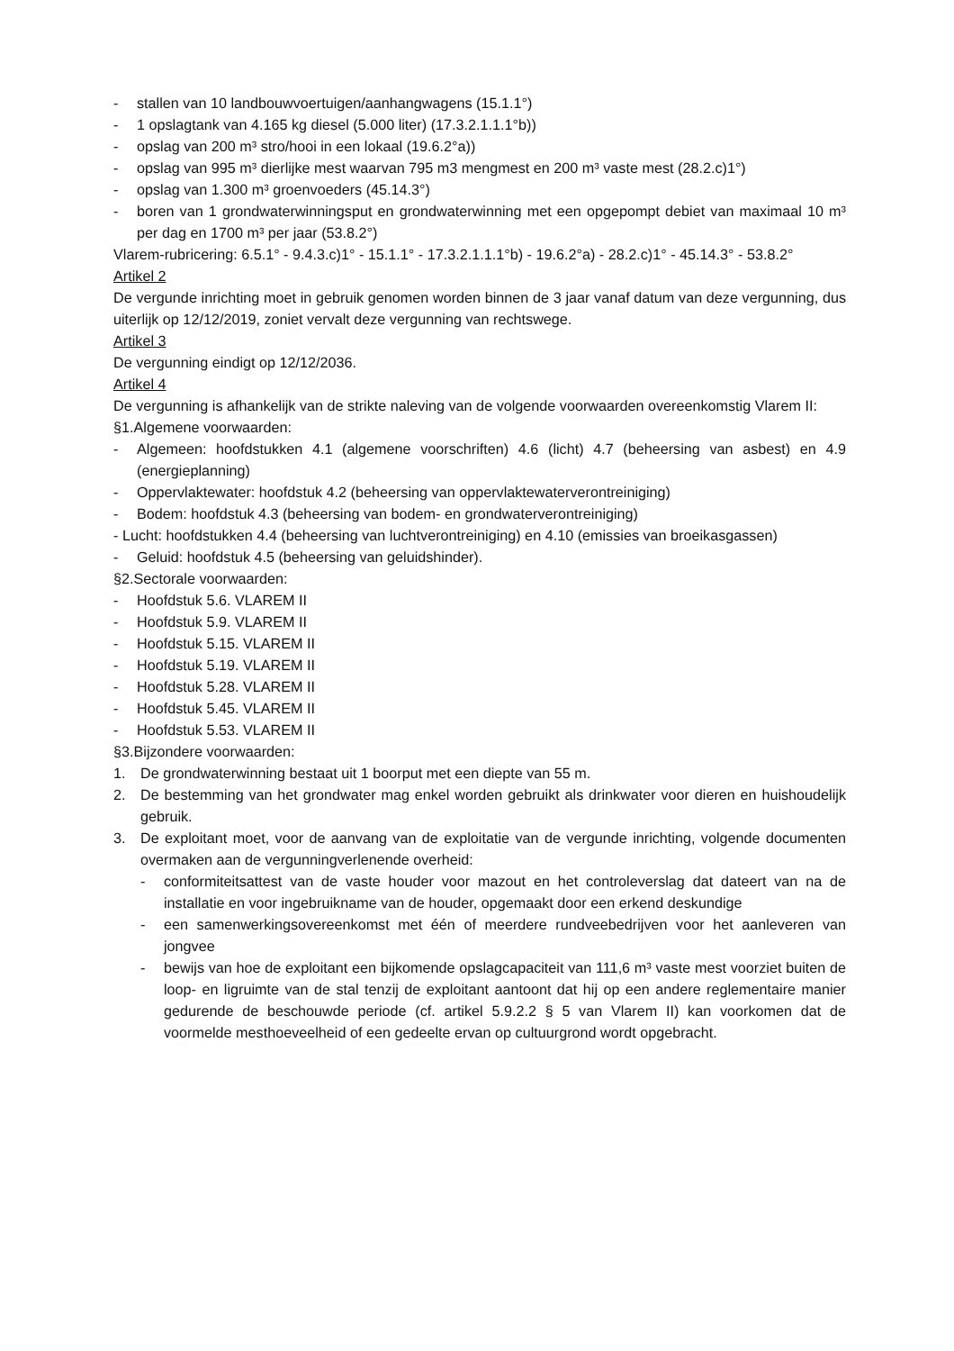- stallen van 10 landbouwvoertuigen/aanhangwagens (15.1.1°)
- 1 opslagtank van 4.165 kg diesel (5.000 liter) (17.3.2.1.1.1°b))
- opslag van 200 m³ stro/hooi in een lokaal (19.6.2°a))
- opslag van 995 m³ dierlijke mest waarvan 795 m3 mengmest en 200 m³ vaste mest (28.2.c)1°)
- opslag van 1.300 m³ groenvoeders (45.14.3°)
- boren van 1 grondwaterwinningsput en grondwaterwinning met een opgepompt debiet van maximaal 10 m³ per dag en 1700 m³ per jaar (53.8.2°)
Vlarem-rubricering: 6.5.1° - 9.4.3.c)1° - 15.1.1° - 17.3.2.1.1.1°b) - 19.6.2°a) - 28.2.c)1° - 45.14.3° - 53.8.2°
Artikel 2
De vergunde inrichting moet in gebruik genomen worden binnen de 3 jaar vanaf datum van deze vergunning, dus uiterlijk op 12/12/2019, zoniet vervalt deze vergunning van rechtswege.
Artikel 3
De vergunning eindigt op 12/12/2036.
Artikel 4
De vergunning is afhankelijk van de strikte naleving van de volgende voorwaarden overeenkomstig Vlarem II:
§1.Algemene voorwaarden:
- Algemeen: hoofdstukken 4.1 (algemene voorschriften) 4.6 (licht) 4.7 (beheersing van asbest) en 4.9 (energieplanning)
- Oppervlaktewater: hoofdstuk 4.2 (beheersing van oppervlaktewaterverontreiniging)
- Bodem: hoofdstuk 4.3 (beheersing van bodem- en grondwaterverontreiniging)
- Lucht: hoofdstukken 4.4 (beheersing van luchtverontreiniging) en 4.10 (emissies van broeikasgassen)
- Geluid: hoofdstuk 4.5 (beheersing van geluidshinder).
§2.Sectorale voorwaarden:
- Hoofdstuk 5.6. VLAREM II
- Hoofdstuk 5.9. VLAREM II
- Hoofdstuk 5.15. VLAREM II
- Hoofdstuk 5.19. VLAREM II
- Hoofdstuk 5.28. VLAREM II
- Hoofdstuk 5.45. VLAREM II
- Hoofdstuk 5.53. VLAREM II
§3.Bijzondere voorwaarden:
1. De grondwaterwinning bestaat uit 1 boorput met een diepte van 55 m.
2. De bestemming van het grondwater mag enkel worden gebruikt als drinkwater voor dieren en huishoudelijk gebruik.
3. De exploitant moet, voor de aanvang van de exploitatie van de vergunde inrichting, volgende documenten overmaken aan de vergunningverlenende overheid:
- conformiteitsattest van de vaste houder voor mazout en het controleverslag dat dateert van na de installatie en voor ingebruikname van de houder, opgemaakt door een erkend deskundige
- een samenwerkingsovereenkomst met één of meerdere rundveebedrijven voor het aanleveren van jongvee
- bewijs van hoe de exploitant een bijkomende opslagcapaciteit van 111,6 m³ vaste mest voorziet buiten de loop- en ligruimte van de stal tenzij de exploitant aantoont dat hij op een andere reglementaire manier gedurende de beschouwde periode (cf. artikel 5.9.2.2 § 5 van Vlarem II) kan voorkomen dat de voormelde mesthoeveelheid of een gedeelte ervan op cultuurgrond wordt opgebracht.